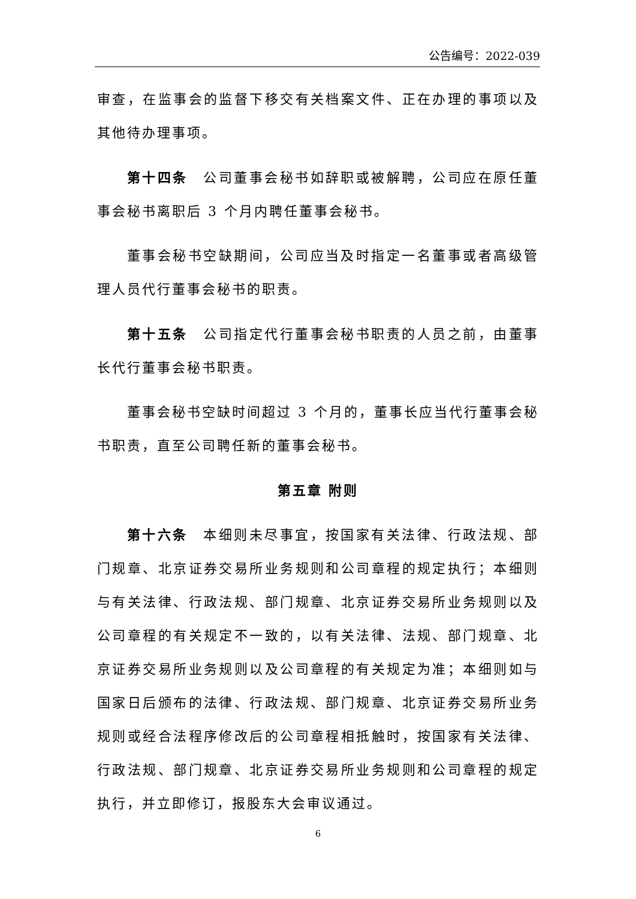公告编号：2022-039
审查，在监事会的监督下移交有关档案文件、正在办理的事项以及其他待办理事项。
第十四条　公司董事会秘书如辞职或被解聘，公司应在原任董事会秘书离职后 3 个月内聘任董事会秘书。
董事会秘书空缺期间，公司应当及时指定一名董事或者高级管理人员代行董事会秘书的职责。
第十五条　公司指定代行董事会秘书职责的人员之前，由董事长代行董事会秘书职责。
董事会秘书空缺时间超过 3 个月的，董事长应当代行董事会秘书职责，直至公司聘任新的董事会秘书。
第五章 附则
第十六条　本细则未尽事宜，按国家有关法律、行政法规、部门规章、北京证券交易所业务规则和公司章程的规定执行；本细则与有关法律、行政法规、部门规章、北京证券交易所业务规则以及公司章程的有关规定不一致的，以有关法律、法规、部门规章、北京证券交易所业务规则以及公司章程的有关规定为准；本细则如与国家日后颁布的法律、行政法规、部门规章、北京证券交易所业务规则或经合法程序修改后的公司章程相抵触时，按国家有关法律、行政法规、部门规章、北京证券交易所业务规则和公司章程的规定执行，并立即修订，报股东大会审议通过。
6